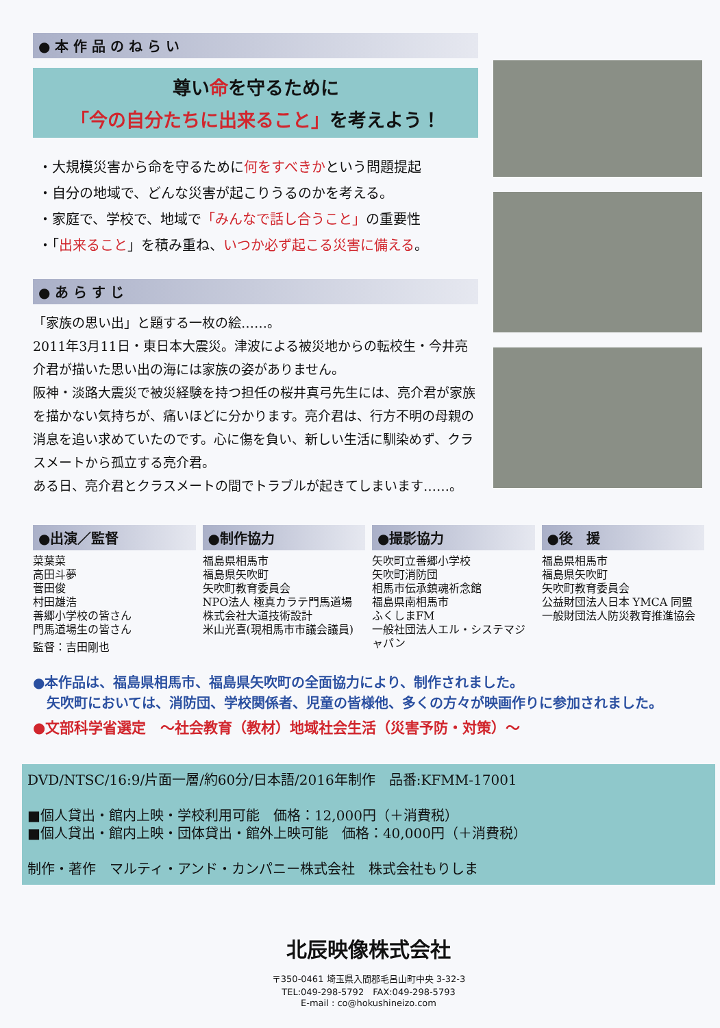● 本 作 品 の ね ら い
尊い命を守るために
「今の自分たちに出来ること」を考えよう！
・大規模災害から命を守るために何をすべきかという問題提起
・自分の地域で、どんな災害が起こりうるのかを考える。
・家庭で、学校で、地域で「みんなで話し合うこと」の重要性
・「出来ること」を積み重ね、いつか必ず起こる災害に備える。
● あ ら す じ
「家族の思い出」と題する一枚の絵……。
2011年3月11日・東日本大震災。津波による被災地からの転校生・今井亮介君が描いた思い出の海には家族の姿がありません。
阪神・淡路大震災で被災経験を持つ担任の桜井真弓先生には、亮介君が家族を描かない気持ちが、痛いほどに分かります。亮介君は、行方不明の母親の消息を追い求めていたのです。心に傷を負い、新しい生活に馴染めず、クラスメートから孤立する亮介君。
ある日、亮介君とクラスメートの間でトラブルが起きてしまいます……。
●出演／監督
菜葉菜
高田斗夢
菅田俊
村田雄浩
善郷小学校の皆さん
門馬道場生の皆さん
監督：吉田剛也
●制作協力
福島県相馬市
福島県矢吹町
矢吹町教育委員会
NPO法人 極真カラテ門馬道場
株式会社大道技術設計
米山光喜(現相馬市市議会議員)
●撮影協力
矢吹町立善郷小学校
矢吹町消防団
相馬市伝承鎮魂祈念館
福島県南相馬市
ふくしまFM
一般社団法人エル・システマジャパン
●後　援
福島県相馬市
福島県矢吹町
矢吹町教育委員会
公益財団法人日本 YMCA 同盟
一般財団法人防災教育推進協会
●本作品は、福島県相馬市、福島県矢吹町の全面協力により、制作されました。
　矢吹町においては、消防団、学校関係者、児童の皆様他、多くの方々が映画作りに参加されました。
●文部科学省選定　～社会教育（教材）地域社会生活（災害予防・対策）～
DVD/NTSC/16:9/片面一層/約60分/日本語/2016年制作　品番:KFMM-17001
■個人貸出・館内上映・学校利用可能　価格：12,000円（＋消費税）
■個人貸出・館内上映・団体貸出・館外上映可能　価格：40,000円（＋消費税）
制作・著作　マルティ・アンド・カンパニー株式会社　株式会社もりしま
北辰映像株式会社
〒350-0461 埼玉県入間郡毛呂山町中央 3-32-3
TEL:049-298-5792　FAX:049-298-5793
E-mail : co@hokushineizo.com